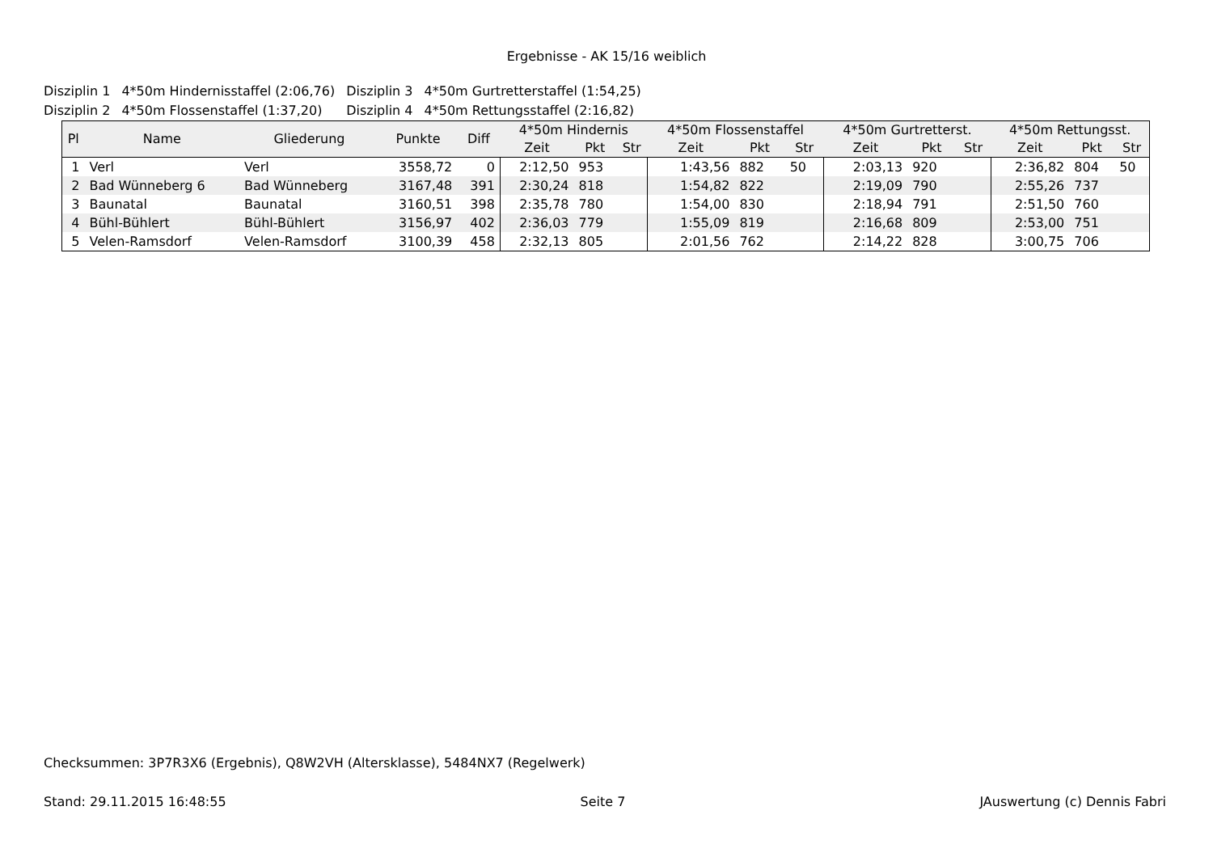Ergebnisse - AK 15/16 weiblich
| Disziplin 1 | 4*50m Hindernisstaffel (2:06,76) | Disziplin 3 | 4*50m Gurtretterstaffel (1:54,25) |
| Disziplin 2 | 4*50m Flossenstaffel (1:37,20) | Disziplin 4 | 4*50m Rettungsstaffel (2:16,82) |
| Pl | Name | Gliederung | Punkte | Diff | 4*50m Hindernis | | | 4*50m Flossenstaffel | | | 4*50m Gurtretterst. | | | 4*50m Rettungsst. | | |
| --- | --- | --- | --- | --- | --- | --- | --- | --- | --- | --- | --- | --- | --- | --- | --- | --- |
| | | | | | Zeit | Pkt | Str | Zeit | Pkt | Str | Zeit | Pkt | Str | Zeit | Pkt | Str |
| 1 | Verl | Verl | 3558,72 | 0 | 2:12,50 | 953 | | 1:43,56 | 882 | 50 | 2:03,13 | 920 | | 2:36,82 | 804 | 50 |
| 2 | Bad Wünneberg 6 | Bad Wünneberg | 3167,48 | 391 | 2:30,24 | 818 | | 1:54,82 | 822 | | 2:19,09 | 790 | | 2:55,26 | 737 | |
| 3 | Baunatal | Baunatal | 3160,51 | 398 | 2:35,78 | 780 | | 1:54,00 | 830 | | 2:18,94 | 791 | | 2:51,50 | 760 | |
| 4 | Bühl-Bühlert | Bühl-Bühlert | 3156,97 | 402 | 2:36,03 | 779 | | 1:55,09 | 819 | | 2:16,68 | 809 | | 2:53,00 | 751 | |
| 5 | Velen-Ramsdorf | Velen-Ramsdorf | 3100,39 | 458 | 2:32,13 | 805 | | 2:01,56 | 762 | | 2:14,22 | 828 | | 3:00,75 | 706 | |
Checksummen: 3P7R3X6 (Ergebnis), Q8W2VH (Altersklasse), 5484NX7 (Regelwerk)
Stand: 29.11.2015 16:48:55 Seite 7 JAuswertung (c) Dennis Fabri